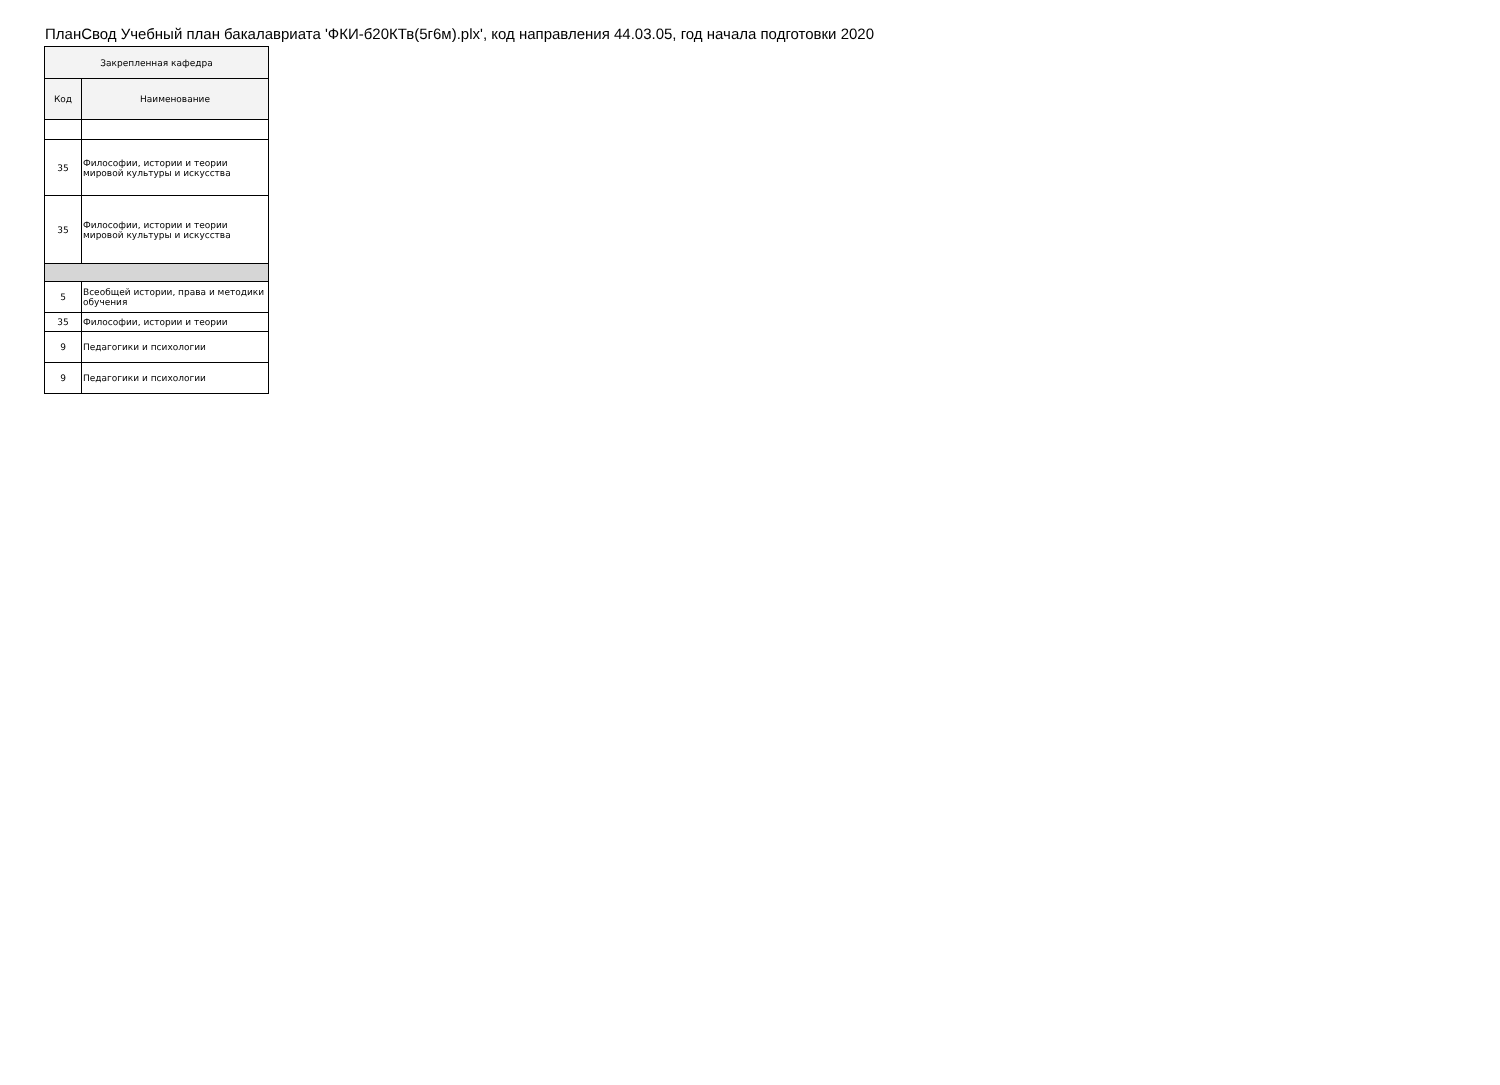ПланСвод Учебный план бакалавриата 'ФКИ-б20КТв(5г6м).plx', код направления 44.03.05, год начала подготовки 2020
| Закрепленная кафедра | |
| --- | --- |
| Код | Наименование |
| 35 | Философии, истории и теории мировой культуры и искусства |
| 35 | Философии, истории и теории мировой культуры и искусства |
| 5 | Всеобщей истории, права и методики обучения |
| 35 | Философии, истории и теории |
| 9 | Педагогики и психологии |
| 9 | Педагогики и психологии |